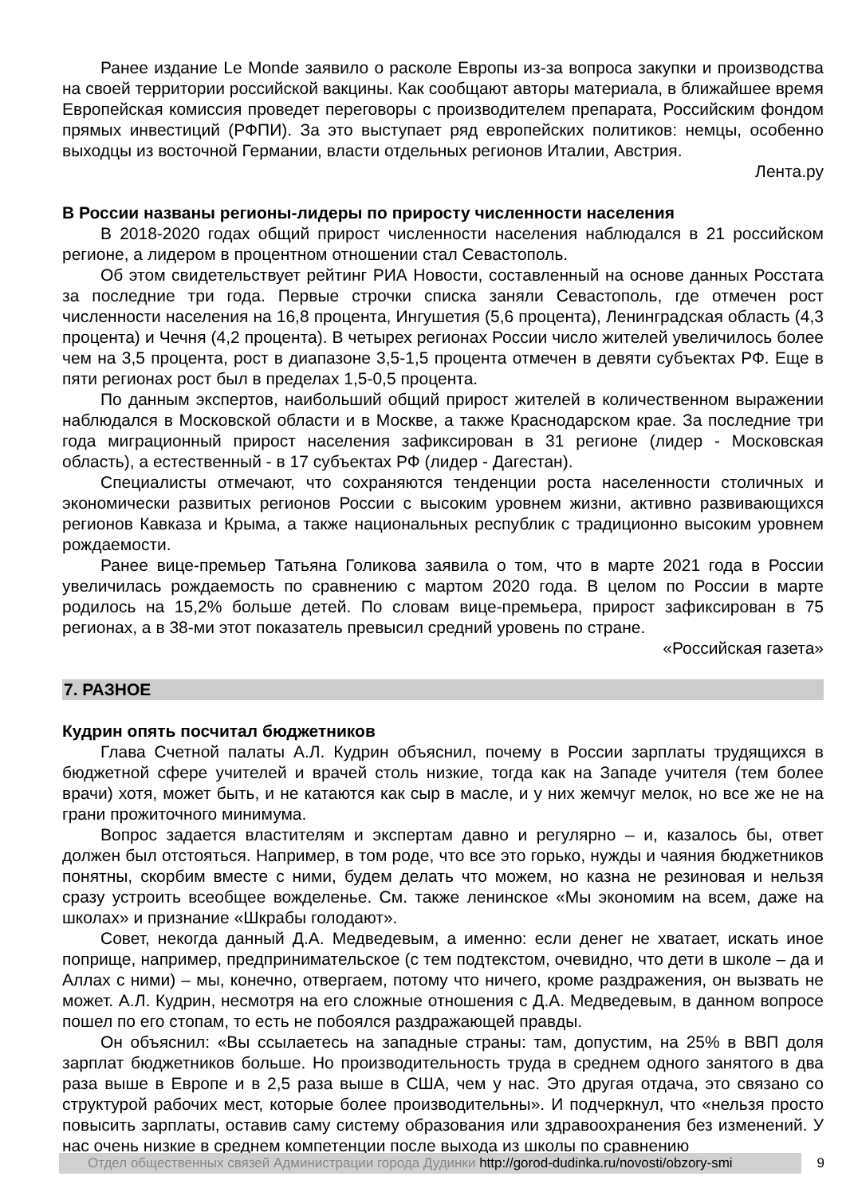Ранее издание Le Monde заявило о расколе Европы из-за вопроса закупки и производства на своей территории российской вакцины. Как сообщают авторы материала, в ближайшее время Европейская комиссия проведет переговоры с производителем препарата, Российским фондом прямых инвестиций (РФПИ). За это выступает ряд европейских политиков: немцы, особенно выходцы из восточной Германии, власти отдельных регионов Италии, Австрия.
Лента.ру
В России названы регионы-лидеры по приросту численности населения
В 2018-2020 годах общий прирост численности населения наблюдался в 21 российском регионе, а лидером в процентном отношении стал Севастополь.
Об этом свидетельствует рейтинг РИА Новости, составленный на основе данных Росстата за последние три года. Первые строчки списка заняли Севастополь, где отмечен рост численности населения на 16,8 процента, Ингушетия (5,6 процента), Ленинградская область (4,3 процента) и Чечня (4,2 процента). В четырех регионах России число жителей увеличилось более чем на 3,5 процента, рост в диапазоне 3,5-1,5 процента отмечен в девяти субъектах РФ. Еще в пяти регионах рост был в пределах 1,5-0,5 процента.
По данным экспертов, наибольший общий прирост жителей в количественном выражении наблюдался в Московской области и в Москве, а также Краснодарском крае. За последние три года миграционный прирост населения зафиксирован в 31 регионе (лидер - Московская область), а естественный - в 17 субъектах РФ (лидер - Дагестан).
Специалисты отмечают, что сохраняются тенденции роста населенности столичных и экономически развитых регионов России с высоким уровнем жизни, активно развивающихся регионов Кавказа и Крыма, а также национальных республик с традиционно высоким уровнем рождаемости.
Ранее вице-премьер Татьяна Голикова заявила о том, что в марте 2021 года в России увеличилась рождаемость по сравнению с мартом 2020 года. В целом по России в марте родилось на 15,2% больше детей. По словам вице-премьера, прирост зафиксирован в 75 регионах, а в 38-ми этот показатель превысил средний уровень по стране.
«Российская газета»
7. РАЗНОЕ
Кудрин опять посчитал бюджетников
Глава Счетной палаты А.Л. Кудрин объяснил, почему в России зарплаты трудящихся в бюджетной сфере учителей и врачей столь низкие, тогда как на Западе учителя (тем более врачи) хотя, может быть, и не катаются как сыр в масле, и у них жемчуг мелок, но все же не на грани прожиточного минимума.
Вопрос задается властителям и экспертам давно и регулярно – и, казалось бы, ответ должен был отстояться. Например, в том роде, что все это горько, нужды и чаяния бюджетников понятны, скорбим вместе с ними, будем делать что можем, но казна не резиновая и нельзя сразу устроить всеобщее вожделенье. См. также ленинское «Мы экономим на всем, даже на школах» и признание «Шкрабы голодают».
Совет, некогда данный Д.А. Медведевым, а именно: если денег не хватает, искать иное поприще, например, предпринимательское (с тем подтекстом, очевидно, что дети в школе – да и Аллах с ними) – мы, конечно, отвергаем, потому что ничего, кроме раздражения, он вызвать не может. А.Л. Кудрин, несмотря на его сложные отношения с Д.А. Медведевым, в данном вопросе пошел по его стопам, то есть не побоялся раздражающей правды.
Он объяснил: «Вы ссылаетесь на западные страны: там, допустим, на 25% в ВВП доля зарплат бюджетников больше. Но производительность труда в среднем одного занятого в два раза выше в Европе и в 2,5 раза выше в США, чем у нас. Это другая отдача, это связано со структурой рабочих мест, которые более производительны». И подчеркнул, что «нельзя просто повысить зарплаты, оставив саму систему образования или здравоохранения без изменений. У нас очень низкие в среднем компетенции после выхода из школы по сравнению
Отдел общественных связей Администрации города Дудинки http://gorod-dudinka.ru/novosti/obzory-smi
9